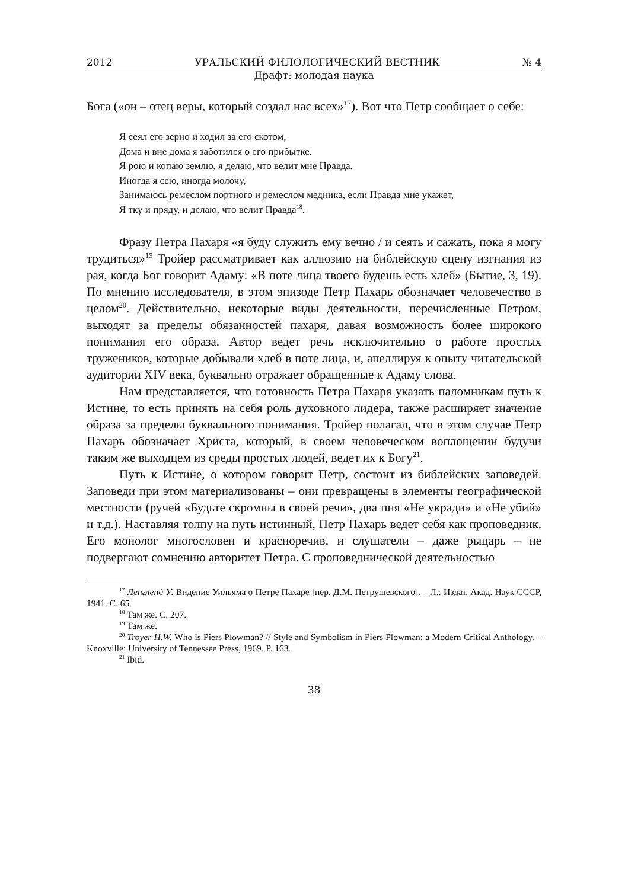2012 УРАЛЬСКИЙ ФИЛОЛОГИЧЕСКИЙ ВЕСТНИК № 4
Драфт: молодая наука
Бога («он – отец веры, который создал нас всех»<sup>17</sup>). Вот что Петр сообщает о себе:
Я сеял его зерно и ходил за его скотом,
Дома и вне дома я заботился о его прибытке.
Я рою и копаю землю, я делаю, что велит мне Правда.
Иногда я сею, иногда молочу,
Занимаюсь ремеслом портного и ремеслом медника, если Правда мне укажет,
Я тку и пряду, и делаю, что велит Правда<sup>18</sup>.
Фразу Петра Пахаря «я буду служить ему вечно / и сеять и сажать, пока я могу трудиться»<sup>19</sup> Тройер рассматривает как аллюзию на библейскую сцену изгнания из рая, когда Бог говорит Адаму: «В поте лица твоего будешь есть хлеб» (Бытие, 3, 19). По мнению исследователя, в этом эпизоде Петр Пахарь обозначает человечество в целом<sup>20</sup>. Действительно, некоторые виды деятельности, перечисленные Петром, выходят за пределы обязанностей пахаря, давая возможность более широкого понимания его образа. Автор ведет речь исключительно о работе простых тружеников, которые добывали хлеб в поте лица, и, апеллируя к опыту читательской аудитории XIV века, буквально отражает обращенные к Адаму слова.
Нам представляется, что готовность Петра Пахаря указать паломникам путь к Истине, то есть принять на себя роль духовного лидера, также расширяет значение образа за пределы буквального понимания. Тройер полагал, что в этом случае Петр Пахарь обозначает Христа, который, в своем человеческом воплощении будучи таким же выходцем из среды простых людей, ведет их к Богу<sup>21</sup>.
Путь к Истине, о котором говорит Петр, состоит из библейских заповедей. Заповеди при этом материализованы – они превращены в элементы географической местности (ручей «Будьте скромны в своей речи», два пня «Не укради» и «Не убий» и т.д.). Наставляя толпу на путь истинный, Петр Пахарь ведет себя как проповедник. Его монолог многословен и красноречив, и слушатели – даже рыцарь – не подвергают сомнению авторитет Петра. С проповеднической деятельностью
<sup>17</sup> Ленгленд У. Видение Уильяма о Петре Пахаре [пер. Д.М. Петрушевского]. – Л.: Издат. Акад. Наук СССР, 1941. С. 65.
<sup>18</sup> Там же. С. 207.
<sup>19</sup> Там же.
<sup>20</sup> Troyer H.W. Who is Piers Plowman? // Style and Symbolism in Piers Plowman: a Modern Critical Anthology. – Knoxville: University of Tennessee Press, 1969. P. 163.
<sup>21</sup> Ibid.
38